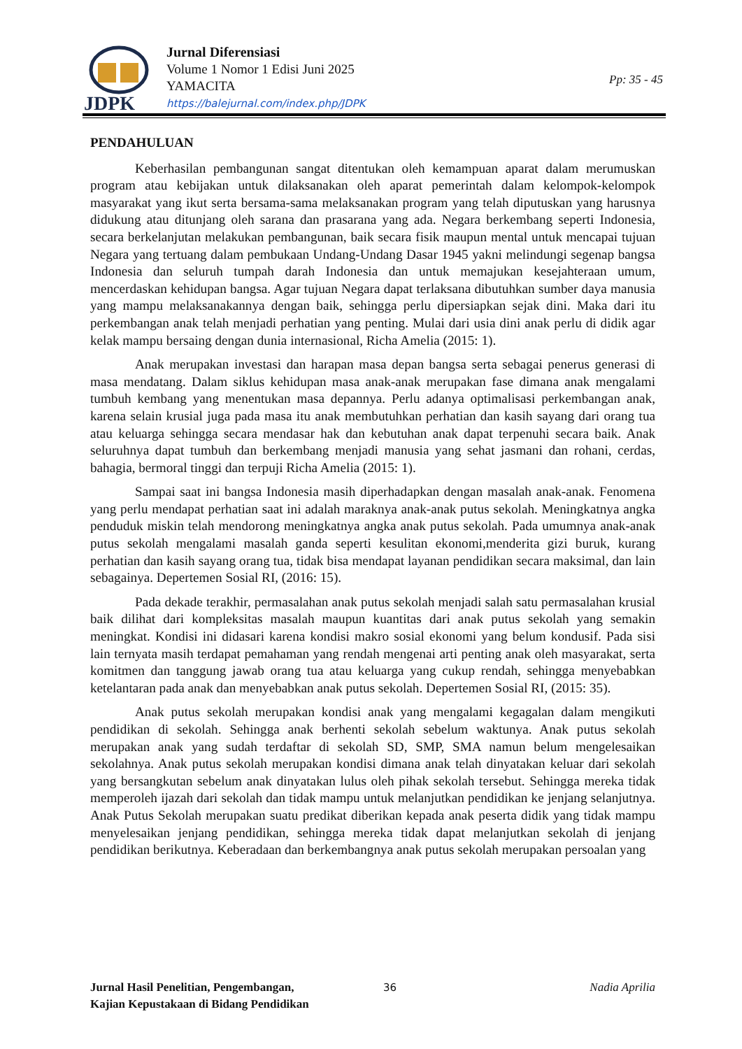JDPK
Jurnal Diferensiasi
Volume 1 Nomor 1 Edisi Juni 2025
YAMACITA
https://balejurnal.com/index.php/JDPK
Pp: 35 - 45
PENDAHULUAN
Keberhasilan pembangunan sangat ditentukan oleh kemampuan aparat dalam merumuskan program atau kebijakan untuk dilaksanakan oleh aparat pemerintah dalam kelompok-kelompok masyarakat yang ikut serta bersama-sama melaksanakan program yang telah diputuskan yang harusnya didukung atau ditunjang oleh sarana dan prasarana yang ada. Negara berkembang seperti Indonesia, secara berkelanjutan melakukan pembangunan, baik secara fisik maupun mental untuk mencapai tujuan Negara yang tertuang dalam pembukaan Undang-Undang Dasar 1945 yakni melindungi segenap bangsa Indonesia dan seluruh tumpah darah Indonesia dan untuk memajukan kesejahteraan umum, mencerdaskan kehidupan bangsa. Agar tujuan Negara dapat terlaksana dibutuhkan sumber daya manusia yang mampu melaksanakannya dengan baik, sehingga perlu dipersiapkan sejak dini. Maka dari itu perkembangan anak telah menjadi perhatian yang penting. Mulai dari usia dini anak perlu di didik agar kelak mampu bersaing dengan dunia internasional, Richa Amelia (2015: 1).
Anak merupakan investasi dan harapan masa depan bangsa serta sebagai penerus generasi di masa mendatang. Dalam siklus kehidupan masa anak-anak merupakan fase dimana anak mengalami tumbuh kembang yang menentukan masa depannya. Perlu adanya optimalisasi perkembangan anak, karena selain krusial juga pada masa itu anak membutuhkan perhatian dan kasih sayang dari orang tua atau keluarga sehingga secara mendasar hak dan kebutuhan anak dapat terpenuhi secara baik. Anak seluruhnya dapat tumbuh dan berkembang menjadi manusia yang sehat jasmani dan rohani, cerdas, bahagia, bermoral tinggi dan terpuji Richa Amelia (2015: 1).
Sampai saat ini bangsa Indonesia masih diperhadapkan dengan masalah anak-anak. Fenomena yang perlu mendapat perhatian saat ini adalah maraknya anak-anak putus sekolah. Meningkatnya angka penduduk miskin telah mendorong meningkatnya angka anak putus sekolah. Pada umumnya anak-anak putus sekolah mengalami masalah ganda seperti kesulitan ekonomi,menderita gizi buruk, kurang perhatian dan kasih sayang orang tua, tidak bisa mendapat layanan pendidikan secara maksimal, dan lain sebagainya. Depertemen Sosial RI, (2016: 15).
Pada dekade terakhir, permasalahan anak putus sekolah menjadi salah satu permasalahan krusial baik dilihat dari kompleksitas masalah maupun kuantitas dari anak putus sekolah yang semakin meningkat. Kondisi ini didasari karena kondisi makro sosial ekonomi yang belum kondusif. Pada sisi lain ternyata masih terdapat pemahaman yang rendah mengenai arti penting anak oleh masyarakat, serta komitmen dan tanggung jawab orang tua atau keluarga yang cukup rendah, sehingga menyebabkan ketelantaran pada anak dan menyebabkan anak putus sekolah. Depertemen Sosial RI, (2015: 35).
Anak putus sekolah merupakan kondisi anak yang mengalami kegagalan dalam mengikuti pendidikan di sekolah. Sehingga anak berhenti sekolah sebelum waktunya. Anak putus sekolah merupakan anak yang sudah terdaftar di sekolah SD, SMP, SMA namun belum mengelesaikan sekolahnya. Anak putus sekolah merupakan kondisi dimana anak telah dinyatakan keluar dari sekolah yang bersangkutan sebelum anak dinyatakan lulus oleh pihak sekolah tersebut. Sehingga mereka tidak memperoleh ijazah dari sekolah dan tidak mampu untuk melanjutkan pendidikan ke jenjang selanjutnya. Anak Putus Sekolah merupakan suatu predikat diberikan kepada anak peserta didik yang tidak mampu menyelesaikan jenjang pendidikan, sehingga mereka tidak dapat melanjutkan sekolah di jenjang pendidikan berikutnya. Keberadaan dan berkembangnya anak putus sekolah merupakan persoalan yang
Jurnal Hasil Penelitian, Pengembangan,
Kajian Kepustakaan di Bidang Pendidikan
36 Nadia Aprilia